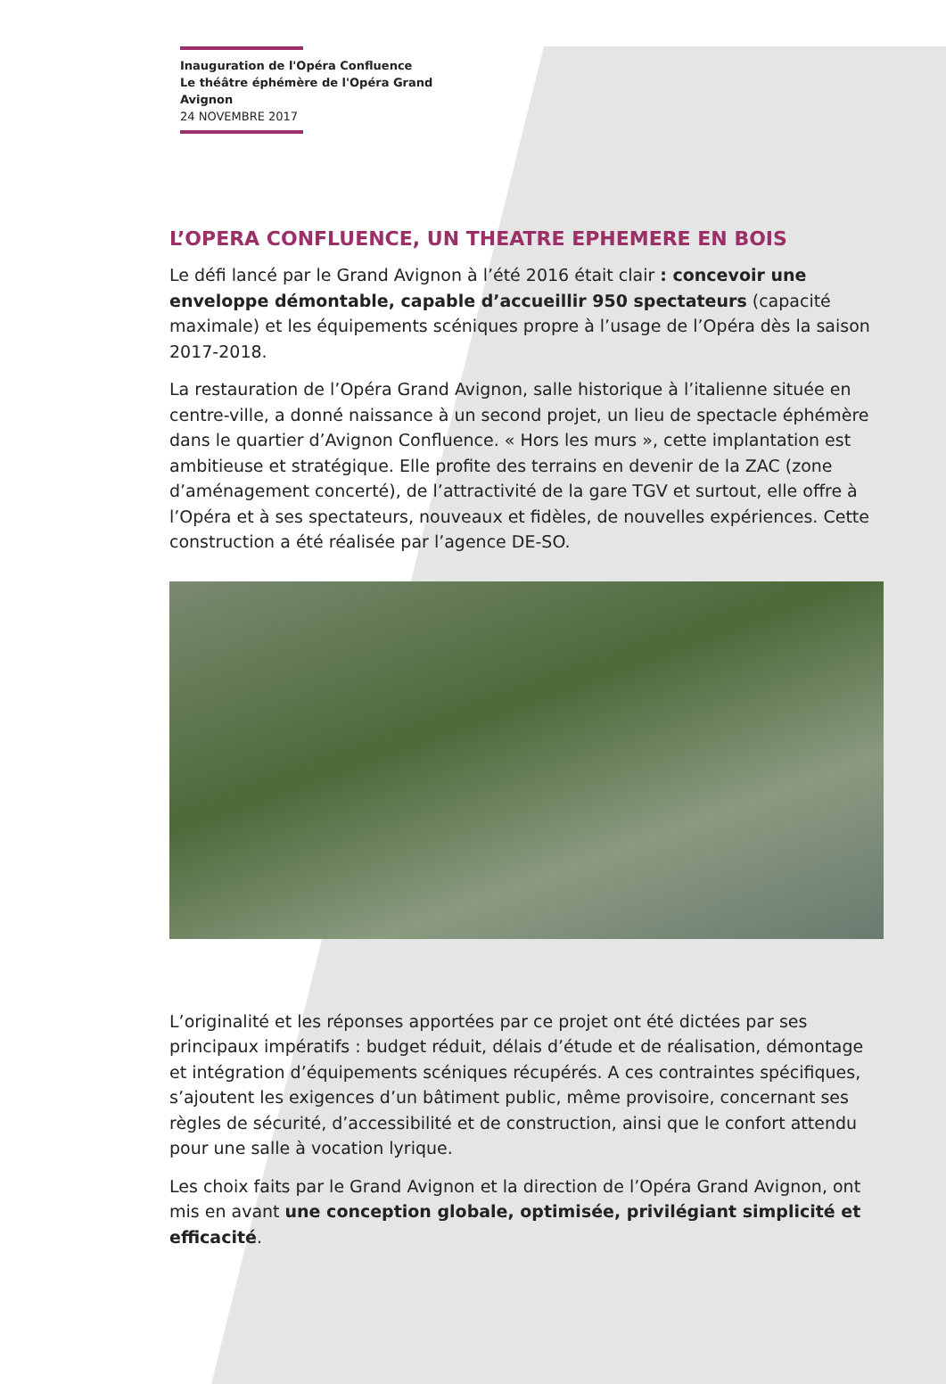Inauguration de l'Opéra Confluence
Le théâtre éphémère de l'Opéra Grand Avignon
24 NOVEMBRE 2017
L’OPERA CONFLUENCE, UN THEATRE EPHEMERE EN BOIS
Le défi lancé par le Grand Avignon à l’été 2016 était clair : concevoir une enveloppe démontable, capable d’accueillir 950 spectateurs (capacité maximale) et les équipements scéniques propre à l’usage de l’Opéra dès la saison 2017-2018.
La restauration de l’Opéra Grand Avignon, salle historique à l’italienne située en centre-ville, a donné naissance à un second projet, un lieu de spectacle éphémère dans le quartier d’Avignon Confluence. « Hors les murs », cette implantation est ambitieuse et stratégique. Elle profite des terrains en devenir de la ZAC (zone d’aménagement concerté), de l’attractivité de la gare TGV et surtout, elle offre à l’Opéra et à ses spectateurs, nouveaux et fidèles, de nouvelles expériences. Cette construction a été réalisée par l’agence DE-SO.
L’originalité et les réponses apportées par ce projet ont été dictées par ses principaux impératifs : budget réduit, délais d’étude et de réalisation, démontage et intégration d’équipements scéniques récupérés. A ces contraintes spécifiques, s’ajoutent les exigences d’un bâtiment public, même provisoire, concernant ses règles de sécurité, d’accessibilité et de construction, ainsi que le confort attendu pour une salle à vocation lyrique.
Les choix faits par le Grand Avignon et la direction de l’Opéra Grand Avignon, ont mis en avant une conception globale, optimisée, privilégiant simplicité et efficacité.